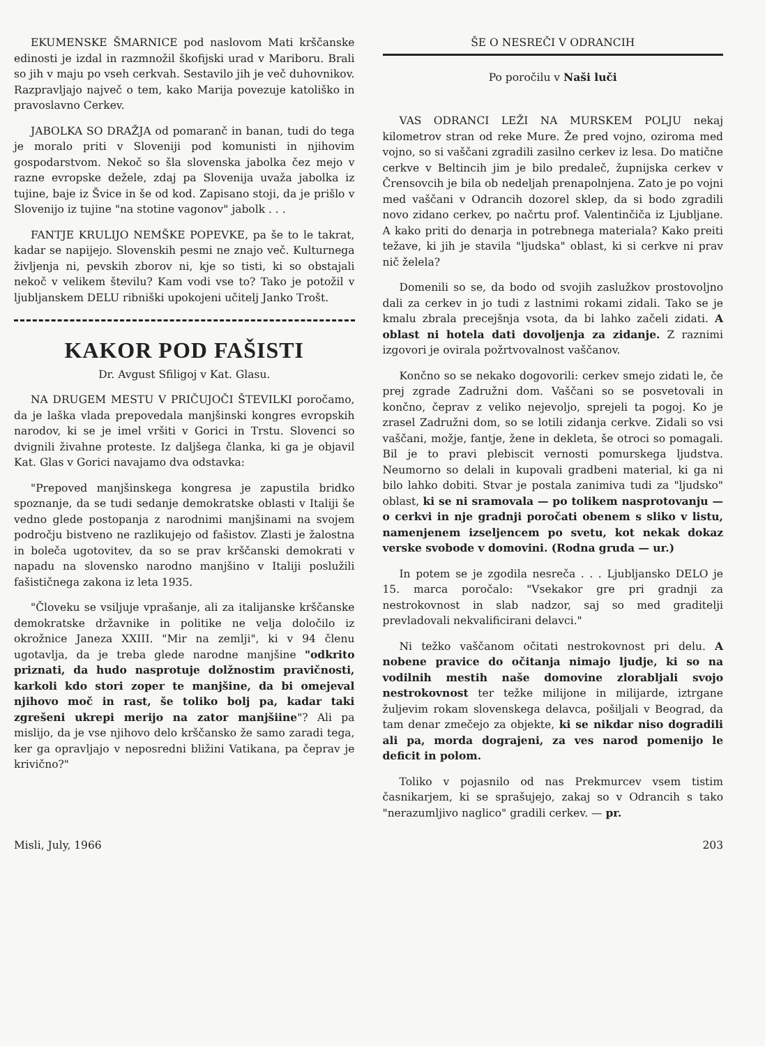EKUMENSKE ŠMARNICE pod naslovom Mati krščanske edinosti je izdal in razmnožil škofijski urad v Mariboru. Brali so jih v maju po vseh cerkvah. Sestavilo jih je več duhovnikov. Razpravljajo največ o tem, kako Marija povezuje katoliško in pravoslavno Cerkev.
JABOLKA SO DRAŽJA od pomaranč in banan, tudi do tega je moralo priti v Sloveniji pod komunisti in njihovim gospodarstvom. Nekoč so šla slovenska jabolka čez mejo v razne evropske dežele, zdaj pa Slovenija uvaža jabolka iz tujine, baje iz Švice in še od kod. Zapisano stoji, da je prišlo v Slovenijo iz tujine "na stotine vagonov" jabolk . . .
FANTJE KRULIJO NEMŠKE POPEVKE, pa še to le takrat, kadar se napijejo. Slovenskih pesmi ne znajo več. Kulturnega življenja ni, pevskih zborov ni, kje so tisti, ki so obstajali nekoč v velikem številu? Kam vodi vse to? Tako je potožil v ljubljanskem DELU ribniški upokojeni učitelj Janko Trošt.
KAKOR POD FAŠISTI
Dr. Avgust Sfiligoj v Kat. Glasu.
NA DRUGEM MESTU V PRIČUJOČI ŠTEVILKI poročamo, da je laška vlada prepovedala manjšinski kongres evropskih narodov, ki se je imel vršiti v Gorici in Trstu. Slovenci so dvignili živahne proteste. Iz daljšega članka, ki ga je objavil Kat. Glas v Gorici navajamo dva odstavka:
"Prepoved manjšinskega kongresa je zapustila bridko spoznanje, da se tudi sedanje demokratske oblasti v Italiji še vedno glede postopanja z narodnimi manjšinami na svojem področju bistveno ne razlikujejo od fašistov. Zlasti je žalostna in boleča ugotovitev, da so se prav krščanski demokrati v napadu na slovensko narodno manjšino v Italiji poslužili fašističnega zakona iz leta 1935.
"Človeku se vsiljuje vprašanje, ali za italijanske krščanske demokratske državnike in politike ne velja določilo iz okrožnice Janeza XXIII. "Mir na zemlji", ki v 94 členu ugotavlja, da je treba glede narodne manjšine "odkrito priznati, da hudo nasprotuje dolžnostim pravičnosti, karkoli kdo stori zoper te manjšine, da bi omejeval njihovo moč in rast, še toliko bolj pa, kadar taki zgrešeni ukrepi merijo na zator manjšiine"? Ali pa mislijo, da je vse njihovo delo krščansko že samo zaradi tega, ker ga opravljajo v neposredni bližini Vatikana, pa čeprav je krivično?"
ŠE O NESREČI V ODRANCIH
Po poročilu v Naši luči
VAS ODRANCI LEŽI NA MURSKEM POLJU nekaj kilometrov stran od reke Mure. Že pred vojno, oziroma med vojno, so si vaščani zgradili zasilno cerkev iz lesa. Do matične cerkve v Beltincih jim je bilo predaleč, župnijska cerkev v Črensovcih je bila ob nedeljah prenapolnjena. Zato je po vojni med vaščani v Odrancih dozorel sklep, da si bodo zgradili novo zidano cerkev, po načrtu prof. Valentinčiča iz Ljubljane. A kako priti do denarja in potrebnega materiala? Kako preiti težave, ki jih je stavila "ljudska" oblast, ki si cerkve ni prav nič želela?
Domenili so se, da bodo od svojih zaslužkov prostovoljno dali za cerkev in jo tudi z lastnimi rokami zidali. Tako se je kmalu zbrala precejšnja vsota, da bi lahko začeli zidati. A oblast ni hotela dati dovoljenja za zidanje. Z raznimi izgovori je ovirala požrtvovalnost vaščanov.
Končno so se nekako dogovorili: cerkev smejo zidati le, če prej zgrade Zadružni dom. Vaščani so se posvetovali in končno, čeprav z veliko nejevoljo, sprejeli ta pogoj. Ko je zrasel Zadružni dom, so se lotili zidanja cerkve. Zidali so vsi vaščani, možje, fantje, žene in dekleta, še otroci so pomagali. Bil je to pravi plebiscit vernosti pomurskega ljudstva. Neumorno so delali in kupovali gradbeni material, ki ga ni bilo lahko dobiti. Stvar je postala zanimiva tudi za "ljudsko" oblast, ki se ni sramovala — po tolikem nasprotovanju — o cerkvi in nje gradnji poročati obenem s sliko v listu, namenjenem izseljencem po svetu, kot nekak dokaz verske svobode v domovini. (Rodna gruda — ur.)
In potem se je zgodila nesreča . . . Ljubljansko DELO je 15. marca poročalo: "Vsekakor gre pri gradnji za nestrokovnost in slab nadzor, saj so med graditelji prevladovali nekvalificirani delavci."
Ni težko vaščanom očitati nestrokovnost pri delu. A nobene pravice do očitanja nimajo ljudje, ki so na vodilnih mestih naše domovine zlorabljali svojo nestrokovnost ter težke milijone in milijarde, iztrgane žuljevim rokam slovenskega delavca, pošiljali v Beograd, da tam denar zmečejo za objekte, ki se nikdar niso dogradili ali pa, morda dograjeni, za ves narod pomenijo le deficit in polom.
Toliko v pojasnilo od nas Prekmurcev vsem tistim časnikarjem, ki se sprašujejo, zakaj so v Odrancih s tako "nerazumljivo naglico" gradili cerkev. — pr.
Misli, July, 1966 203